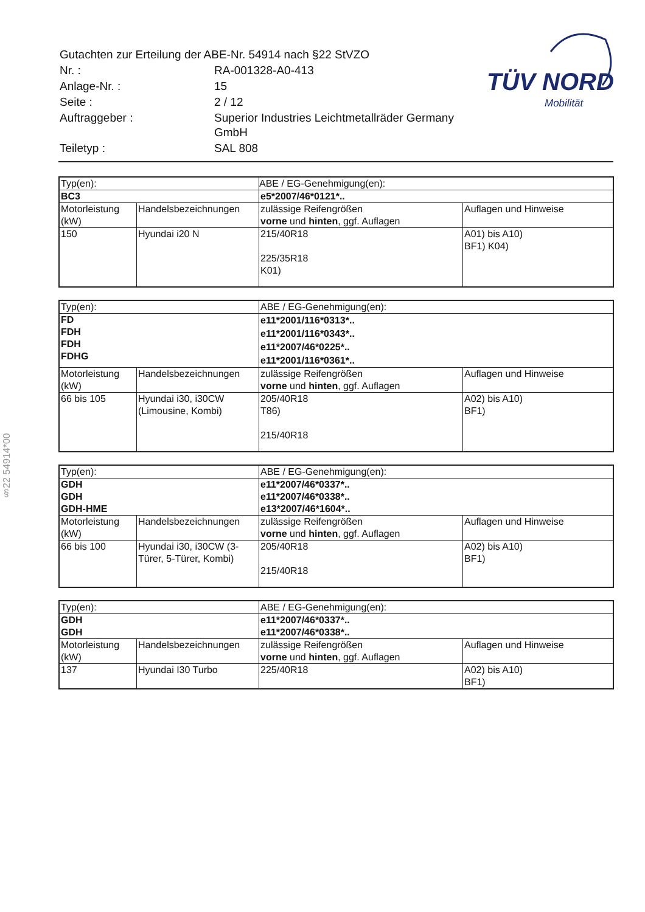| Gutachten zur Erteilung der ABE-Nr. 54914 nach §22 StVZO | |
| Nr. : | RA-001328-A0-413 |
| Anlage-Nr. : | 15 |
| Seite : | 2 / 12 |
| Auftraggeber : | Superior Industries Leichtmetallräder Germany GmbH |
| Teiletyp : | SAL 808 |
TÜV NORD
Mobilität
§22 54914*00
| Typ(en): | | ABE / EG-Genehmigung(en): | |
| BC3 | | e5*2007/46*0121*.. | |
| Motorleistung (kW) | Handelsbezeichnungen | zulässige Reifengrößen vorne und hinten , ggf. Auflagen | Auflagen und Hinweise |
| 150 | Hyundai i20 N | 215/40R18 225/35R18 K01) | A01) bis A10) BF1) K04) |
| Typ(en): | | ABE / EG-Genehmigung(en): | |
| FD FDH FDH FDHG | | e11*2001/116*0313*.. e11*2001/116*0343*.. e11*2007/46*0225*.. e11*2001/116*0361*.. | |
| Motorleistung (kW) | Handelsbezeichnungen | zulässige Reifengrößen vorne und hinten , ggf. Auflagen | Auflagen und Hinweise |
| 66 bis 105 | Hyundai i30, i30CW (Limousine, Kombi) | 205/40R18 T86) 215/40R18 | A02) bis A10) BF1) |
| Typ(en): | | ABE / EG-Genehmigung(en): | |
| GDH GDH GDH-HME | | e11*2007/46*0337*.. e11*2007/46*0338*.. e13*2007/46*1604*.. | |
| Motorleistung (kW) | Handelsbezeichnungen | zulässige Reifengrößen vorne und hinten , ggf. Auflagen | Auflagen und Hinweise |
| 66 bis 100 | Hyundai i30, i30CW (3-Türer, 5-Türer, Kombi) | 205/40R18 215/40R18 | A02) bis A10) BF1) |
| Typ(en): | | ABE / EG-Genehmigung(en): | |
| GDH GDH | | e11*2007/46*0337*.. e11*2007/46*0338*.. | |
| Motorleistung (kW) | Handelsbezeichnungen | zulässige Reifengrößen vorne und hinten , ggf. Auflagen | Auflagen und Hinweise |
| 137 | Hyundai I30 Turbo | 225/40R18 | A02) bis A10) BF1) |